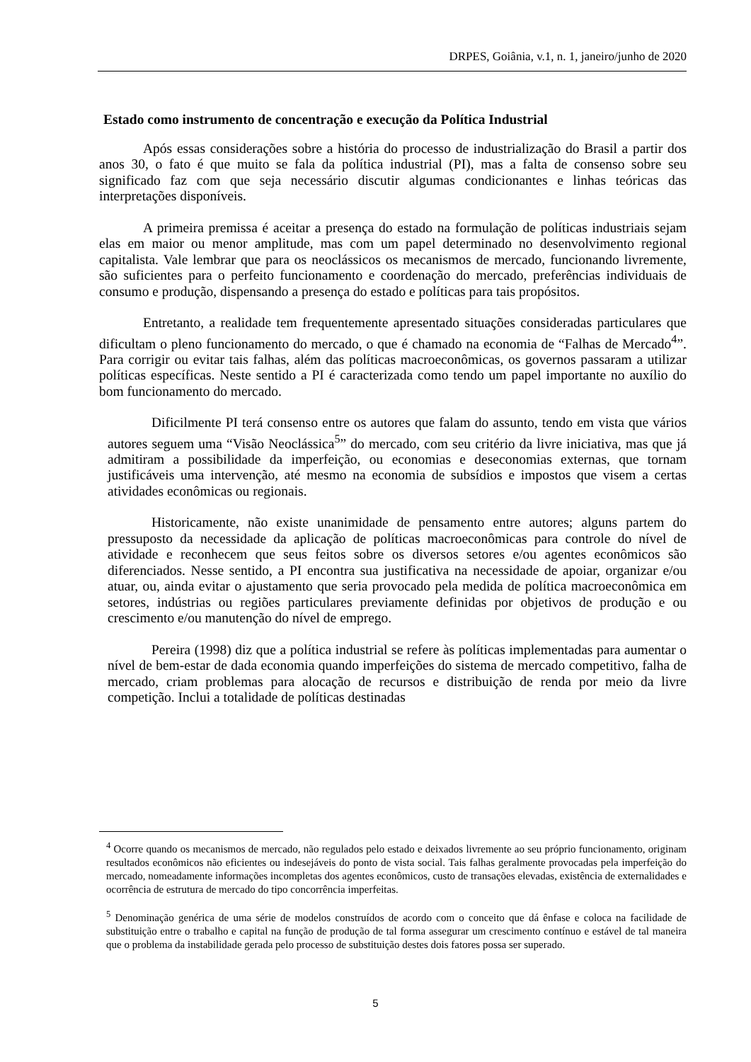DRPES, Goiânia, v.1, n. 1, janeiro/junho de 2020
Estado como instrumento de concentração e execução da Política Industrial
Após essas considerações sobre a história do processo de industrialização do Brasil a partir dos anos 30, o fato é que muito se fala da política industrial (PI), mas a falta de consenso sobre seu significado faz com que seja necessário discutir algumas condicionantes e linhas teóricas das interpretações disponíveis.
A primeira premissa é aceitar a presença do estado na formulação de políticas industriais sejam elas em maior ou menor amplitude, mas com um papel determinado no desenvolvimento regional capitalista. Vale lembrar que para os neoclássicos os mecanismos de mercado, funcionando livremente, são suficientes para o perfeito funcionamento e coordenação do mercado, preferências individuais de consumo e produção, dispensando a presença do estado e políticas para tais propósitos.
Entretanto, a realidade tem frequentemente apresentado situações consideradas particulares que dificultam o pleno funcionamento do mercado, o que é chamado na economia de “Falhas de Mercado<sup>4</sup>”. Para corrigir ou evitar tais falhas, além das políticas macroeconômicas, os governos passaram a utilizar políticas específicas. Neste sentido a PI é caracterizada como tendo um papel importante no auxílio do bom funcionamento do mercado.
Dificilmente PI terá consenso entre os autores que falam do assunto, tendo em vista que vários autores seguem uma “Visão Neoclássica<sup>5</sup>” do mercado, com seu critério da livre iniciativa, mas que já admitiram a possibilidade da imperfeição, ou economias e deseconomias externas, que tornam justificáveis uma intervenção, até mesmo na economia de subsídios e impostos que visem a certas atividades econômicas ou regionais.
Historicamente, não existe unanimidade de pensamento entre autores; alguns partem do pressuposto da necessidade da aplicação de políticas macroeconômicas para controle do nível de atividade e reconhecem que seus feitos sobre os diversos setores e/ou agentes econômicos são diferenciados. Nesse sentido, a PI encontra sua justificativa na necessidade de apoiar, organizar e/ou atuar, ou, ainda evitar o ajustamento que seria provocado pela medida de política macroeconômica em setores, indústrias ou regiões particulares previamente definidas por objetivos de produção e ou crescimento e/ou manutenção do nível de emprego.
Pereira (1998) diz que a política industrial se refere às políticas implementadas para aumentar o nível de bem-estar de dada economia quando imperfeições do sistema de mercado competitivo, falha de mercado, criam problemas para alocação de recursos e distribuição de renda por meio da livre competição. Inclui a totalidade de políticas destinadas
<sup>4</sup> Ocorre quando os mecanismos de mercado, não regulados pelo estado e deixados livremente ao seu próprio funcionamento, originam resultados econômicos não eficientes ou indesejáveis do ponto de vista social. Tais falhas geralmente provocadas pela imperfeição do mercado, nomeadamente informações incompletas dos agentes econômicos, custo de transações elevadas, existência de externalidades e ocorrência de estrutura de mercado do tipo concorrência imperfeitas.
<sup>5</sup> Denominação genérica de uma série de modelos construídos de acordo com o conceito que dá ênfase e coloca na facilidade de substituição entre o trabalho e capital na função de produção de tal forma assegurar um crescimento contínuo e estável de tal maneira que o problema da instabilidade gerada pelo processo de substituição destes dois fatores possa ser superado.
5